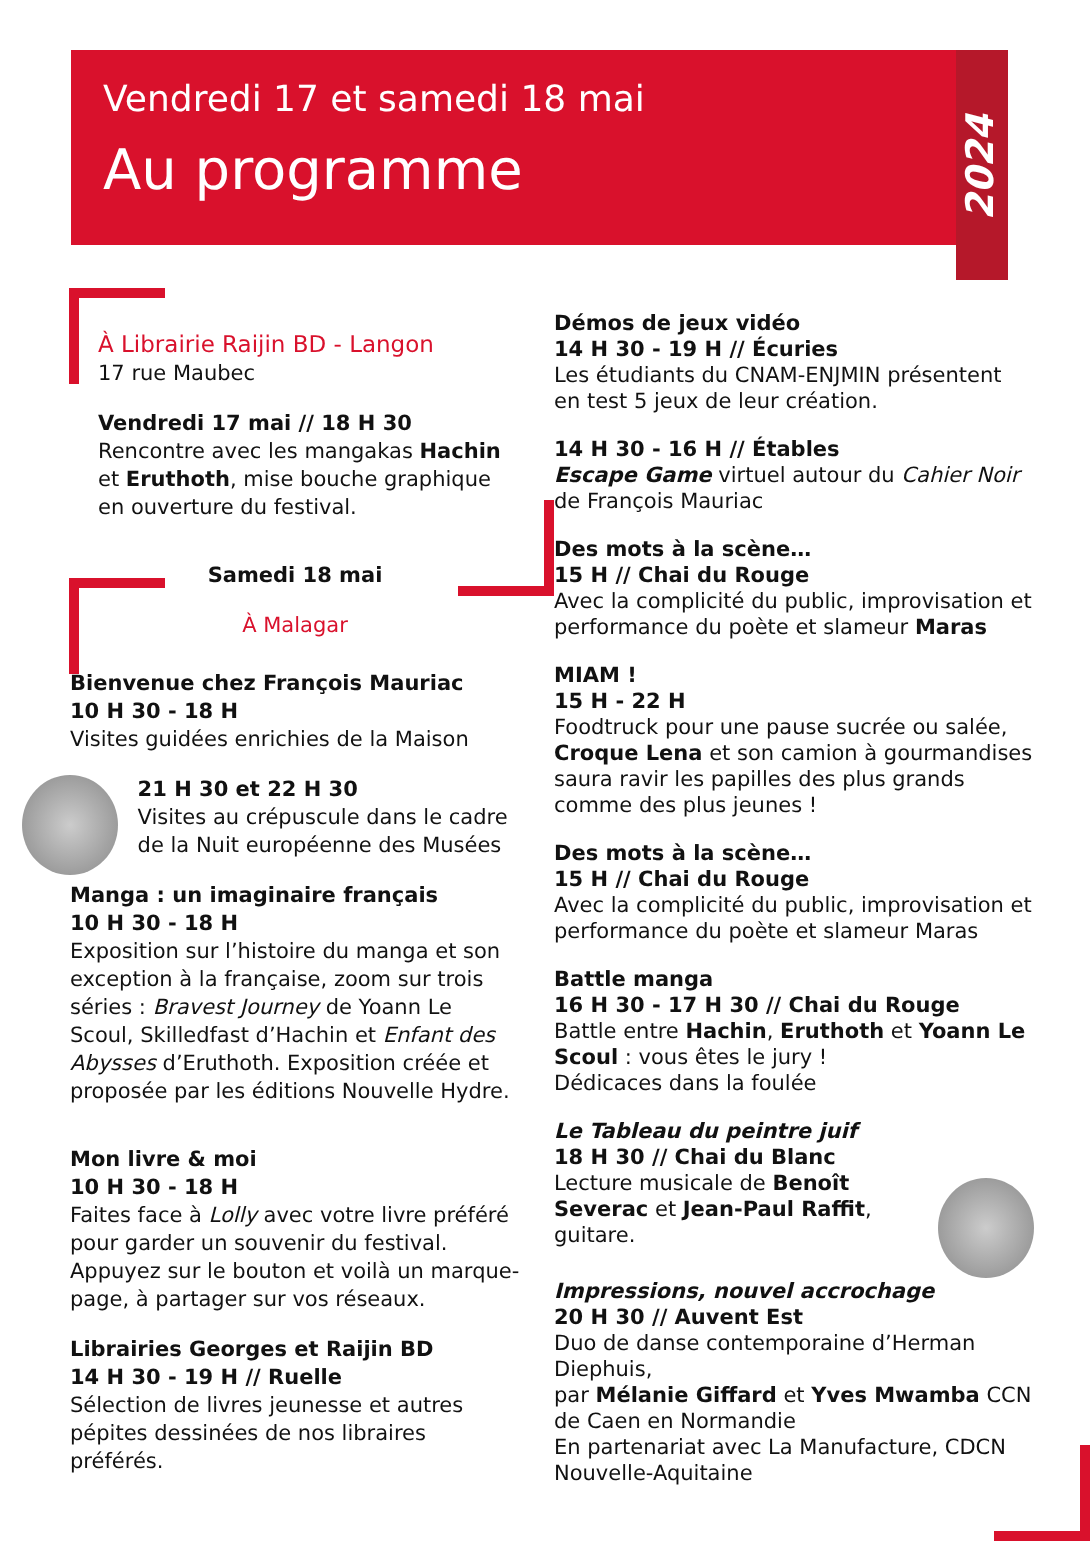Vendredi 17 et samedi 18 mai
Au programme
2024
À Librairie Raijin BD - Langon
17 rue Maubec
Vendredi 17 mai // 18 H 30
Rencontre avec les mangakas Hachin et Eruthoth, mise bouche graphique en ouverture du festival.
Samedi 18 mai
À Malagar
Bienvenue chez François Mauriac
10 H 30 - 18 H
Visites guidées enrichies de la Maison
21 H 30 et 22 H 30
Visites au crépuscule dans le cadre de la Nuit européenne des Musées
Manga : un imaginaire français
10 H 30 - 18 H
Exposition sur l’histoire du manga et son exception à la française, zoom sur trois séries : Bravest Journey de Yoann Le Scoul, Skilledfast d’Hachin et Enfant des Abysses d’Eruthoth. Exposition créée et proposée par les éditions Nouvelle Hydre.
Mon livre & moi
10 H 30 - 18 H
Faites face à Lolly avec votre livre préféré pour garder un souvenir du festival. Appuyez sur le bouton et voilà un marque-page, à partager sur vos réseaux.
Librairies Georges et Raijin BD
14 H 30 - 19 H // Ruelle
Sélection de livres jeunesse et autres pépites dessinées de nos libraires préférés.
Démos de jeux vidéo
14 H 30 - 19 H // Écuries
Les étudiants du CNAM-ENJMIN présentent en test 5 jeux de leur création.
14 H 30 - 16 H // Étables
Escape Game virtuel autour du Cahier Noir de François Mauriac
Des mots à la scène…
15 H // Chai du Rouge
Avec la complicité du public, improvisation et performance du poète et slameur Maras
MIAM !
15 H - 22 H
Foodtruck pour une pause sucrée ou salée, Croque Lena et son camion à gourmandises saura ravir les papilles des plus grands comme des plus jeunes !
Des mots à la scène…
15 H // Chai du Rouge
Avec la complicité du public, improvisation et performance du poète et slameur Maras
Battle manga
16 H 30 - 17 H 30 // Chai du Rouge
Battle entre Hachin, Eruthoth et Yoann Le Scoul : vous êtes le jury !
Dédicaces dans la foulée
Le Tableau du peintre juif
18 H 30 // Chai du Blanc
Lecture musicale de Benoît Severac et Jean-Paul Raffit, guitare.
Impressions, nouvel accrochage
20 H 30 // Auvent Est
Duo de danse contemporaine d’Herman Diephuis,
par Mélanie Giffard et Yves Mwamba CCN de Caen en Normandie
En partenariat avec La Manufacture, CDCN Nouvelle-Aquitaine